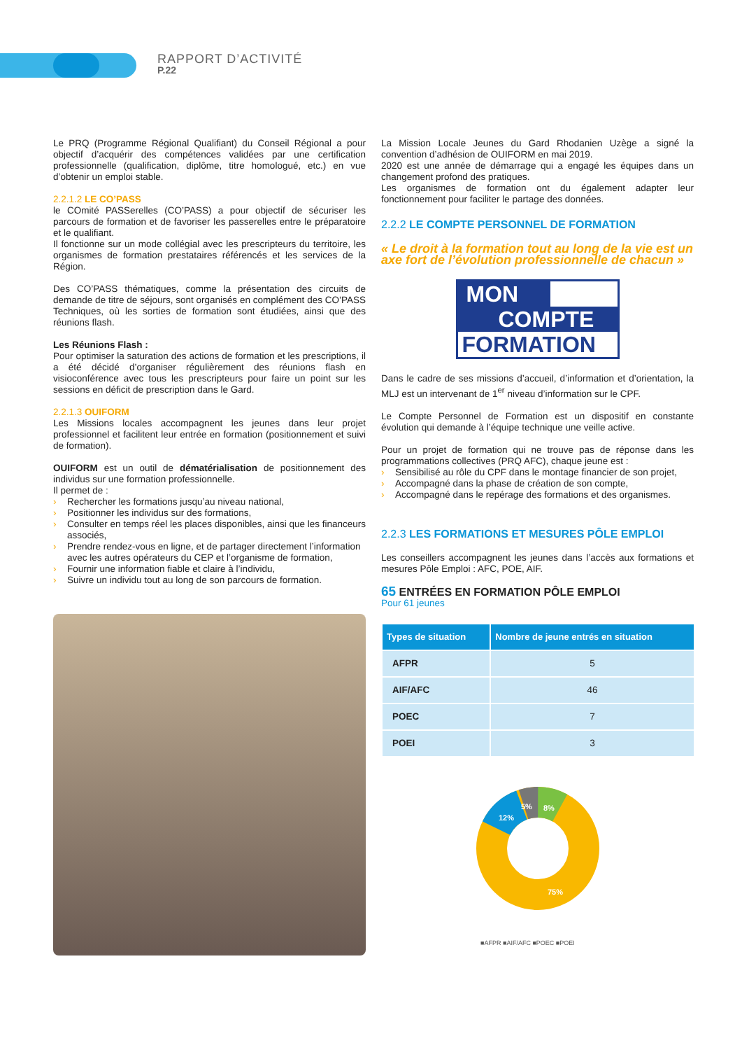RAPPORT D’ACTIVITÉ
P.22
Le PRQ (Programme Régional Qualifiant) du Conseil Régional a pour objectif d’acquérir des compétences validées par une certification professionnelle (qualification, diplôme, titre homologué, etc.) en vue d’obtenir un emploi stable.
2.2.1.2 LE CO’PASS
le COmité PASSerelles (CO’PASS) a pour objectif de sécuriser les parcours de formation et de favoriser les passerelles entre le préparatoire et le qualifiant.
Il fonctionne sur un mode collégial avec les prescripteurs du territoire, les organismes de formation prestataires référencés et les services de la Région.
Des CO’PASS thématiques, comme la présentation des circuits de demande de titre de séjours, sont organisés en complément des CO’PASS Techniques, où les sorties de formation sont étudiées, ainsi que des réunions flash.
Les Réunions Flash :
Pour optimiser la saturation des actions de formation et les prescriptions, il a été décidé d’organiser régulièrement des réunions flash en visioconférence avec tous les prescripteurs pour faire un point sur les sessions en déficit de prescription dans le Gard.
2.2.1.3 OUIFORM
Les Missions locales accompagnent les jeunes dans leur projet professionnel et facilitent leur entrée en formation (positionnement et suivi de formation).
OUIFORM est un outil de dématérialisation de positionnement des individus sur une formation professionnelle.
Il permet de :
› Rechercher les formations jusqu’au niveau national,
› Positionner les individus sur des formations,
› Consulter en temps réel les places disponibles, ainsi que les financeurs associés,
› Prendre rendez-vous en ligne, et de partager directement l’information avec les autres opérateurs du CEP et l’organisme de formation,
› Fournir une information fiable et claire à l’individu,
› Suivre un individu tout au long de son parcours de formation.
La Mission Locale Jeunes du Gard Rhodanien Uzège a signé la convention d’adhésion de OUIFORM en mai 2019.
2020 est une année de démarrage qui a engagé les équipes dans un changement profond des pratiques.
Les organismes de formation ont du également adapter leur fonctionnement pour faciliter le partage des données.
2.2.2 LE COMPTE PERSONNEL DE FORMATION
« Le droit à la formation tout au long de la vie est un axe fort de l’évolution professionnelle de chacun »
MON
COMPTE
FORMATION
Dans le cadre de ses missions d’accueil, d’information et d’orientation, la MLJ est un intervenant de 1<sup>er</sup> niveau d’information sur le CPF.
Le Compte Personnel de Formation est un dispositif en constante évolution qui demande à l’équipe technique une veille active.
Pour un projet de formation qui ne trouve pas de réponse dans les programmations collectives (PRQ AFC), chaque jeune est :
› Sensibilisé au rôle du CPF dans le montage financier de son projet,
› Accompagné dans la phase de création de son compte,
› Accompagné dans le repérage des formations et des organismes.
2.2.3 LES FORMATIONS ET MESURES PÔLE EMPLOI
Les conseillers accompagnent les jeunes dans l’accès aux formations et mesures Pôle Emploi : AFC, POE, AIF.
65 ENTRÉES EN FORMATION PÔLE EMPLOI
Pour 61 jeunes
| Types de situation | Nombre de jeune entrés en situation |
| --- | --- |
| AFPR | 5 |
| AIF/AFC | 46 |
| POEC | 7 |
| POEI | 3 |
8%
5%
12%
75%
■AFPR ■AIF/AFC ■POEC ■POEI